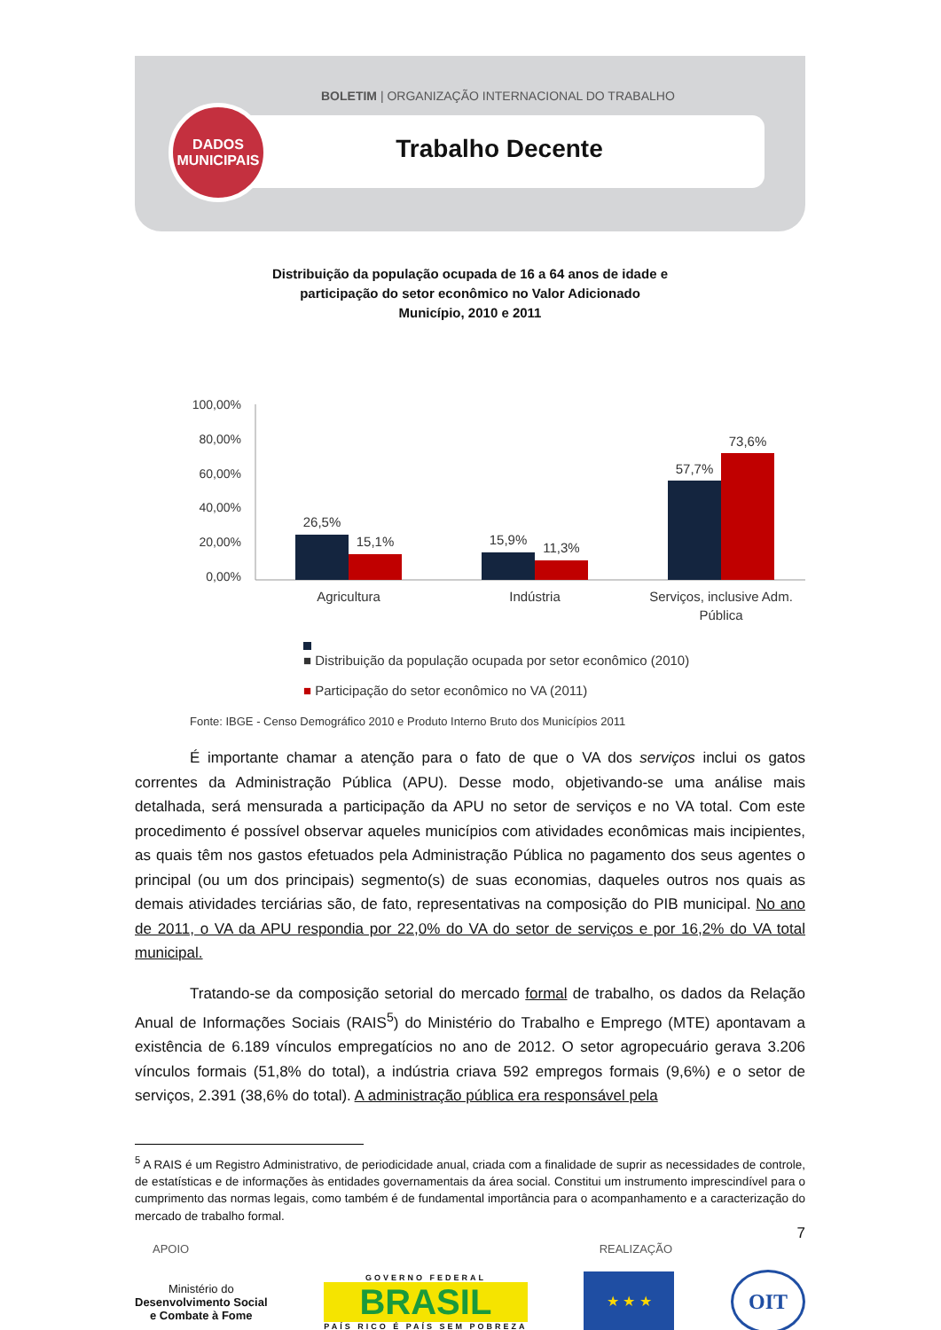BOLETIM | ORGANIZAÇÃO INTERNACIONAL DO TRABALHO
Trabalho Decente
DADOS
MUNICIPAIS
Distribuição da população ocupada de 16 a 64 anos de idade e
participação do setor econômico no Valor Adicionado
Município, 2010 e 2011
100,00%
80,00%
60,00%
40,00%
20,00%
0,00%
26,5%
15,1%
15,9%
11,3%
57,7%
73,6%
Agricultura
Indústria
Serviços, inclusive Adm.
Pública
■ Distribuição da população ocupada por setor econômico (2010)
■ Participação do setor econômico no VA (2011)
Fonte: IBGE - Censo Demográfico 2010 e Produto Interno Bruto dos Municípios 2011
É importante chamar a atenção para o fato de que o VA dos serviços inclui os gatos correntes da Administração Pública (APU). Desse modo, objetivando-se uma análise mais detalhada, será mensurada a participação da APU no setor de serviços e no VA total. Com este procedimento é possível observar aqueles municípios com atividades econômicas mais incipientes, as quais têm nos gastos efetuados pela Administração Pública no pagamento dos seus agentes o principal (ou um dos principais) segmento(s) de suas economias, daqueles outros nos quais as demais atividades terciárias são, de fato, representativas na composição do PIB municipal. No ano de 2011, o VA da APU respondia por 22,0% do VA do setor de serviços e por 16,2% do VA total municipal.
Tratando-se da composição setorial do mercado formal de trabalho, os dados da Relação Anual de Informações Sociais (RAIS<sup>5</sup>) do Ministério do Trabalho e Emprego (MTE) apontavam a existência de 6.189 vínculos empregatícios no ano de 2012. O setor agropecuário gerava 3.206 vínculos formais (51,8% do total), a indústria criava 592 empregos formais (9,6%) e o setor de serviços, 2.391 (38,6% do total). A administração pública era responsável pela
<sup>5</sup> A RAIS é um Registro Administrativo, de periodicidade anual, criada com a finalidade de suprir as necessidades de controle, de estatísticas e de informações às entidades governamentais da área social. Constitui um instrumento imprescindível para o cumprimento das normas legais, como também é de fundamental importância para o acompanhamento e a caracterização do mercado de trabalho formal.
7
APOIO REALIZAÇÃO
Ministério do
Desenvolvimento Social
e Combate à Fome
GOVERNO FEDERAL
BRASIL
PAÍS RICO É PAÍS SEM POBREZA
★ ★ ★
OIT